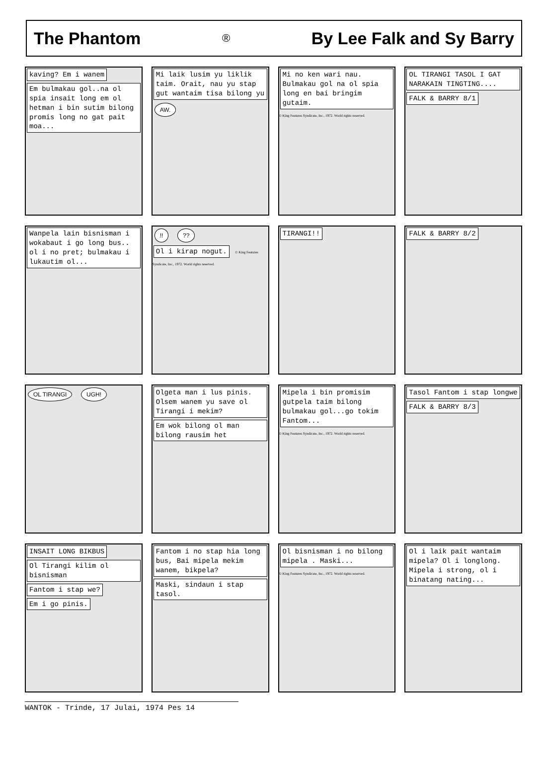The Phantom ® By Lee Falk and Sy Barry
kaving? Em i wanem Em bulmakau gol..na ol spia insait long em ol hetman i bin sutim bilong promis long no gat pait moa...
Mi laik lusim yu liklik taim. Orait, nau yu stap gut wantaim tisa bilong yu AW.
Mi no ken wari nau. Bulmakau gol na ol spia long en bai bringim gutaim. © King Features Syndicate, Inc., 1972. World rights reserved.
OL TIRANGI TASOL I GAT NARAKAIN TINGTING.... FALK & BARRY 8/1
Wanpela lain bisnisman i wokabaut i go long bus.. ol i no pret; bulmakau i lukautim ol...
!! ?? Ol i kirap nogut. © King Features Syndicate, Inc., 1972. World rights reserved.
TIRANGI!! FALK & BARRY 8/2
OL TIRANGI UGH!
Olgeta man i lus pinis. Olsem wanem yu save ol Tirangi i mekim? Em wok bilong ol man bilong rausim het
Mipela i bin promisim gutpela taim bilong bulmakau gol...go tokim Fantom... © King Features Syndicate, Inc., 1972. World rights reserved.
Tasol Fantom i stap longwe FALK & BARRY 8/3
INSAIT LONG BIKBUS Ol Tirangi kilim ol bisnisman Fantom i stap we? Em i go pinis.
Fantom i no stap hia long bus, Bai mipela mekim wanem, bikpela? Maski, sindaun i stap tasol.
Ol bisnisman i no bilong mipela . Maski... © King Features Syndicate, Inc., 1972. World rights reserved.
Ol i laik pait wantaim mipela? Ol i longlong. Mipela i strong, ol i binatang nating...
WANTOK - Trinde, 17 Julai, 1974 Pes 14